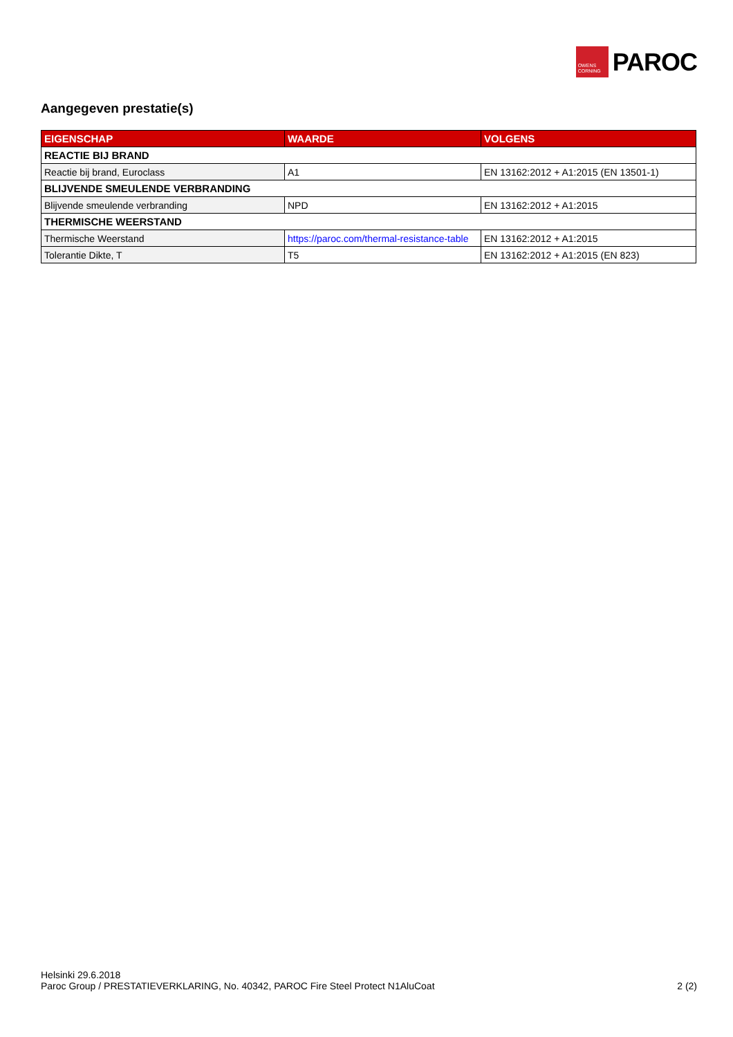OWENS
CORNING
PAROC
Aangegeven prestatie(s)
| EIGENSCHAP | WAARDE | VOLGENS |
| --- | --- | --- |
| REACTIE BIJ BRAND | | |
| Reactie bij brand, Euroclass | A1 | EN 13162:2012 + A1:2015 (EN 13501-1) |
| BLIJVENDE SMEULENDE VERBRANDING | | |
| Blijvende smeulende verbranding | NPD | EN 13162:2012 + A1:2015 |
| THERMISCHE WEERSTAND | | |
| Thermische Weerstand | https://paroc.com/thermal-resistance-table | EN 13162:2012 + A1:2015 |
| Tolerantie Dikte, T | T5 | EN 13162:2012 + A1:2015 (EN 823) |
Helsinki 29.6.2018
Paroc Group / PRESTATIEVERKLARING, No. 40342, PAROC Fire Steel Protect N1AluCoat 2 (2)